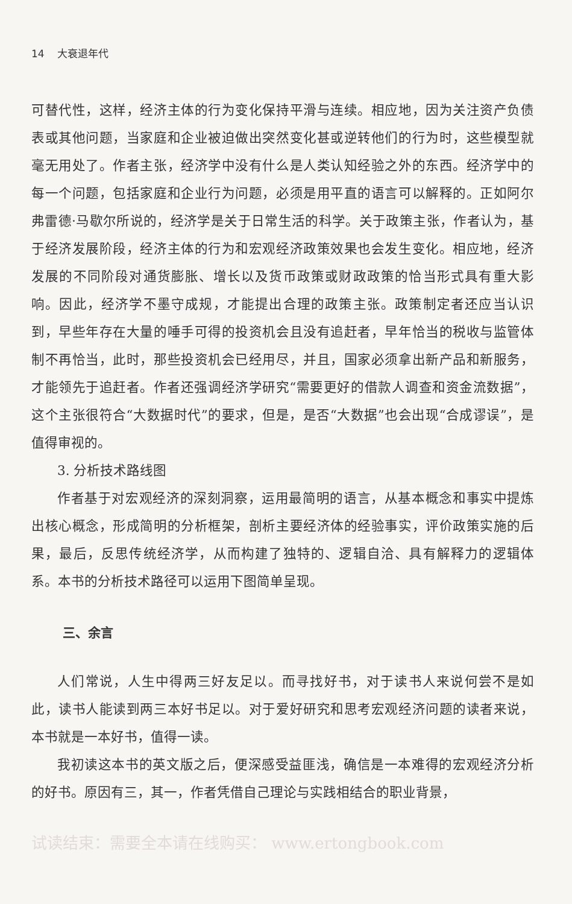14 大衰退年代
可替代性，这样，经济主体的行为变化保持平滑与连续。相应地，因为关注资产负债表或其他问题，当家庭和企业被迫做出突然变化甚或逆转他们的行为时，这些模型就毫无用处了。作者主张，经济学中没有什么是人类认知经验之外的东西。经济学中的每一个问题，包括家庭和企业行为问题，必须是用平直的语言可以解释的。正如阿尔弗雷德·马歇尔所说的，经济学是关于日常生活的科学。关于政策主张，作者认为，基于经济发展阶段，经济主体的行为和宏观经济政策效果也会发生变化。相应地，经济发展的不同阶段对通货膨胀、增长以及货币政策或财政政策的恰当形式具有重大影响。因此，经济学不墨守成规，才能提出合理的政策主张。政策制定者还应当认识到，早些年存在大量的唾手可得的投资机会且没有追赶者，早年恰当的税收与监管体制不再恰当，此时，那些投资机会已经用尽，并且，国家必须拿出新产品和新服务，才能领先于追赶者。作者还强调经济学研究“需要更好的借款人调查和资金流数据”，这个主张很符合“大数据时代”的要求，但是，是否“大数据”也会出现“合成谬误”，是值得审视的。
3. 分析技术路线图
作者基于对宏观经济的深刻洞察，运用最简明的语言，从基本概念和事实中提炼出核心概念，形成简明的分析框架，剖析主要经济体的经验事实，评价政策实施的后果，最后，反思传统经济学，从而构建了独特的、逻辑自洽、具有解释力的逻辑体系。本书的分析技术路径可以运用下图简单呈现。
三、余言
人们常说，人生中得两三好友足以。而寻找好书，对于读书人来说何尝不是如此，读书人能读到两三本好书足以。对于爱好研究和思考宏观经济问题的读者来说，本书就是一本好书，值得一读。
我初读这本书的英文版之后，便深感受益匪浅，确信是一本难得的宏观经济分析的好书。原因有三，其一，作者凭借自己理论与实践相结合的职业背景，
试读结束：需要全本请在线购买： www.ertongbook.com